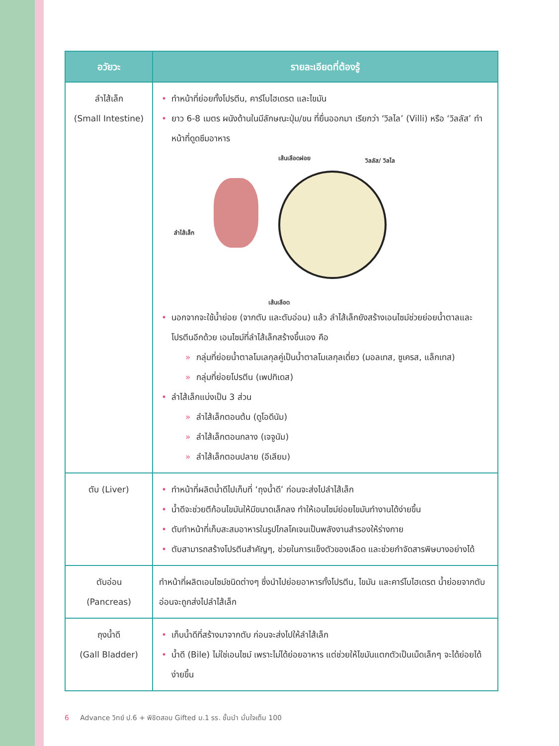| อวัยวะ | รายละเอียดที่ต้องรู้ |
| --- | --- |
| ลำไส้เล็ก (Small Intestine) | • ทำหน้าที่ย่อยทั้งโปรตีน, คาร์โบไฮเดรต และไขมัน • ยาว 6-8 เมตร ผนังด้านในมีลักษณะปุ่ม/ขน ที่ยื่นออกมา เรียกว่า ‘วิลไล’ (Villi) หรือ ‘วิลลัส’ ทำหน้าที่ดูดซึมอาหาร เส้นเลือดฝอย วิลลัส/ วิลไล ลำไส้เล็ก เส้นเลือด • นอกจากจะใช้น้ำย่อย (จากตับ และตับอ่อน) แล้ว ลำไส้เล็กยังสร้างเอนไซม์ช่วยย่อยน้ำตาลและโปรตีนอีกด้วย เอนไซม์ที่ลำไส้เล็กสร้างขึ้นเอง คือ » กลุ่มที่ย่อยน้ำตาลโมเลกุลคู่เป็นน้ำตาลโมเลกุลเดี่ยว (มอลเทส, ซูเครส, แล็กเทส) » กลุ่มที่ย่อยโปรตีน (เพปทิเดส) • ลำไส้เล็กแบ่งเป็น 3 ส่วน » ลำไส้เล็กตอนต้น (ดูโอดีนัม) » ลำไส้เล็กตอนกลาง (เจจูนัม) » ลำไส้เล็กตอนปลาย (อีเลียม) |
| ตับ (Liver) | • ทำหน้าที่ผลิตน้ำดีไปเก็บที่ ‘ถุงน้ำดี’ ก่อนจะส่งไปลำไส้เล็ก • น้ำดีจะช่วยตีก้อนไขมันให้มีขนาดเล็กลง ทำให้เอนไซม์ย่อยไขมันทำงานได้ง่ายขึ้น • ตับทำหน้าที่เก็บสะสมอาหารในรูปไกลโคเจนเป็นพลังงานสำรองให้ร่างกาย • ตับสามารถสร้างโปรตีนสำคัญๆ, ช่วยในการแข็งตัวของเลือด และช่วยกำจัดสารพิษบางอย่างได้ |
| ตับอ่อน (Pancreas) | ทำหน้าที่ผลิตเอนไซม์ชนิดต่างๆ ซึ่งนำไปย่อยอาหารทั้งโปรตีน, ไขมัน และคาร์โบไฮเดรต น้ำย่อยจากตับอ่อนจะถูกส่งไปลำไส้เล็ก |
| ถุงน้ำดี (Gall Bladder) | • เก็บน้ำดีที่สร้างมาจากตับ ก่อนจะส่งไปให้ลำไส้เล็ก • น้ำดี (Bile) ไม่ใช่เอนไซม์ เพราะไม่ได้ย่อยอาหาร แต่ช่วยให้ไขมันแตกตัวเป็นเม็ดเล็กๆ จะได้ย่อยได้ง่ายขึ้น |
6 Advance วิทย์ ป.6 + พิชิตสอบ Gifted ม.1 รร. ชั้นนำ มั่นใจเต็ม 100